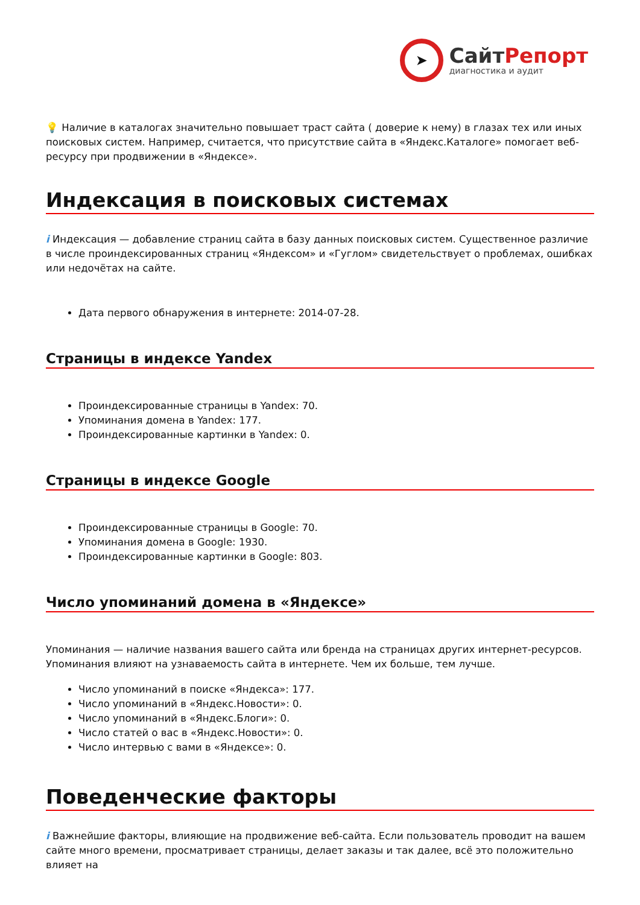➤
СайтРепорт
диагностика и аудит
💡 Наличие в каталогах значительно повышает траст сайта ( доверие к нему) в глазах тех или иных поисковых систем. Например, считается, что присутствие сайта в «Яндекс.Каталоге» помогает веб-ресурсу при продвижении в «Яндексе».
Индексация в поисковых системах
i Индексация — добавление страниц сайта в базу данных поисковых систем. Существенное различие в числе проиндексированных страниц «Яндексом» и «Гуглом» свидетельствует о проблемах, ошибках или недочётах на сайте.
Дата первого обнаружения в интернете: 2014-07-28.
Страницы в индексе Yandex
Проиндексированные страницы в Yandex: 70.
Упоминания домена в Yandex: 177.
Проиндексированные картинки в Yandex: 0.
Страницы в индексе Google
Проиндексированные страницы в Google: 70.
Упоминания домена в Google: 1930.
Проиндексированные картинки в Google: 803.
Число упоминаний домена в «Яндексе»
Упоминания — наличие названия вашего сайта или бренда на страницах других интернет-ресурсов. Упоминания влияют на узнаваемость сайта в интернете. Чем их больше, тем лучше.
Число упоминаний в поиске «Яндекса»: 177.
Число упоминаний в «Яндекс.Новости»: 0.
Число упоминаний в «Яндекс.Блоги»: 0.
Число статей о вас в «Яндекс.Новости»: 0.
Число интервью с вами в «Яндексе»: 0.
Поведенческие факторы
i Важнейшие факторы, влияющие на продвижение веб-сайта. Если пользователь проводит на вашем сайте много времени, просматривает страницы, делает заказы и так далее, всё это положительно влияет на